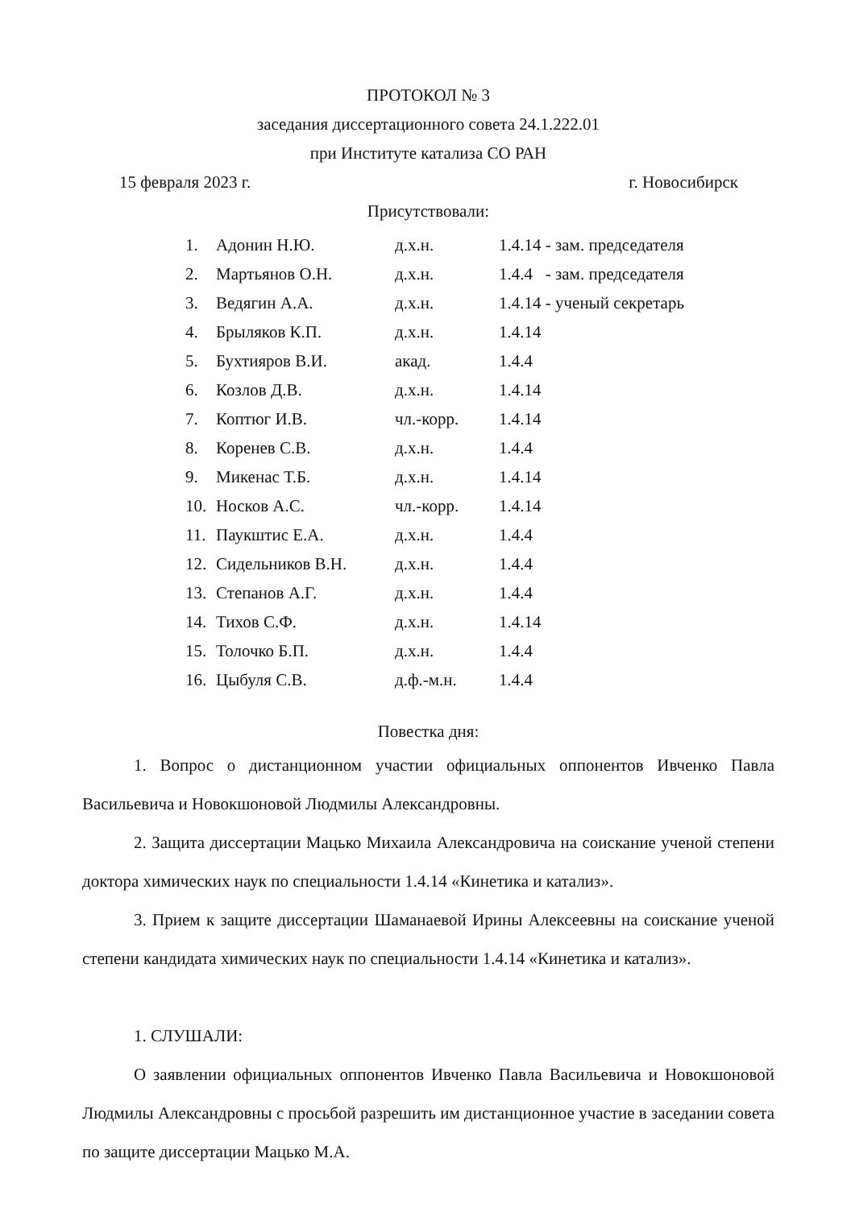ПРОТОКОЛ № 3
заседания диссертационного совета 24.1.222.01
при Институте катализа СО РАН
15 февраля 2023 г. г. Новосибирск
Присутствовали:
| 1. | Адонин Н.Ю. | д.х.н. | 1.4.14 - зам. председателя |
| 2. | Мартьянов О.Н. | д.х.н. | 1.4.4 - зам. председателя |
| 3. | Ведягин А.А. | д.х.н. | 1.4.14 - ученый секретарь |
| 4. | Брыляков К.П. | д.х.н. | 1.4.14 |
| 5. | Бухтияров В.И. | акад. | 1.4.4 |
| 6. | Козлов Д.В. | д.х.н. | 1.4.14 |
| 7. | Коптюг И.В. | чл.-корр. | 1.4.14 |
| 8. | Коренев С.В. | д.х.н. | 1.4.4 |
| 9. | Микенас Т.Б. | д.х.н. | 1.4.14 |
| 10. | Носков А.С. | чл.-корр. | 1.4.14 |
| 11. | Паукштис Е.А. | д.х.н. | 1.4.4 |
| 12. | Сидельников В.Н. | д.х.н. | 1.4.4 |
| 13. | Степанов А.Г. | д.х.н. | 1.4.4 |
| 14. | Тихов С.Ф. | д.х.н. | 1.4.14 |
| 15. | Толочко Б.П. | д.х.н. | 1.4.4 |
| 16. | Цыбуля С.В. | д.ф.-м.н. | 1.4.4 |
Повестка дня:
1. Вопрос о дистанционном участии официальных оппонентов Ивченко Павла Васильевича и Новокшоновой Людмилы Александровны.
2. Защита диссертации Мацько Михаила Александровича на соискание ученой степени доктора химических наук по специальности 1.4.14 «Кинетика и катализ».
3. Прием к защите диссертации Шаманаевой Ирины Алексеевны на соискание ученой степени кандидата химических наук по специальности 1.4.14 «Кинетика и катализ».
1. СЛУШАЛИ:
О заявлении официальных оппонентов Ивченко Павла Васильевича и Новокшоновой Людмилы Александровны с просьбой разрешить им дистанционное участие в заседании совета по защите диссертации Мацько М.А.